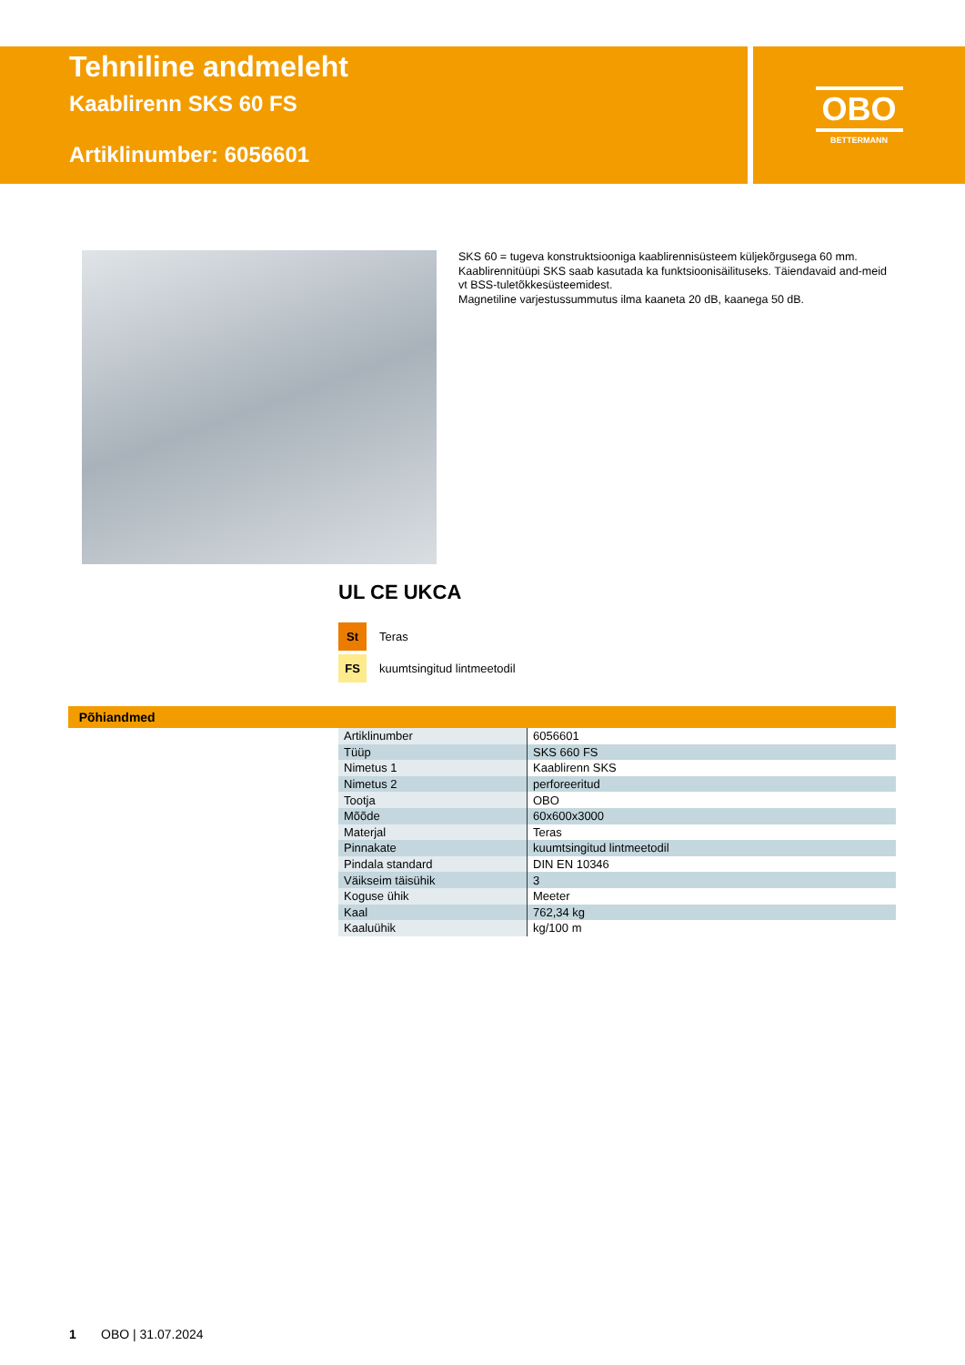Tehniline andmeleht
Kaablirenn SKS 60 FS
Artiklinumber: 6056601
OBO
BETTERMANN
SKS 60 = tugeva konstruktsiooniga kaablirennisüsteem küljekõrgusega 60 mm. Kaablirennitüüpi SKS saab kasutada ka funktsioonisäilituseks. Täiendavaid and-meid vt BSS-tuletõkkesüsteemidest.
Magnetiline varjestussummutus ilma kaaneta 20 dB, kaanega 50 dB.
UL CE UKCA
St Teras
FS kuumtsingitud lintmeetodil
Põhiandmed
| Artiklinumber | 6056601 |
| Tüüp | SKS 660 FS |
| Nimetus 1 | Kaablirenn SKS |
| Nimetus 2 | perforeeritud |
| Tootja | OBO |
| Mõõde | 60x600x3000 |
| Materjal | Teras |
| Pinnakate | kuumtsingitud lintmeetodil |
| Pindala standard | DIN EN 10346 |
| Väikseim täisühik | 3 |
| Koguse ühik | Meeter |
| Kaal | 762,34 kg |
| Kaaluühik | kg/100 m |
1 OBO | 31.07.2024